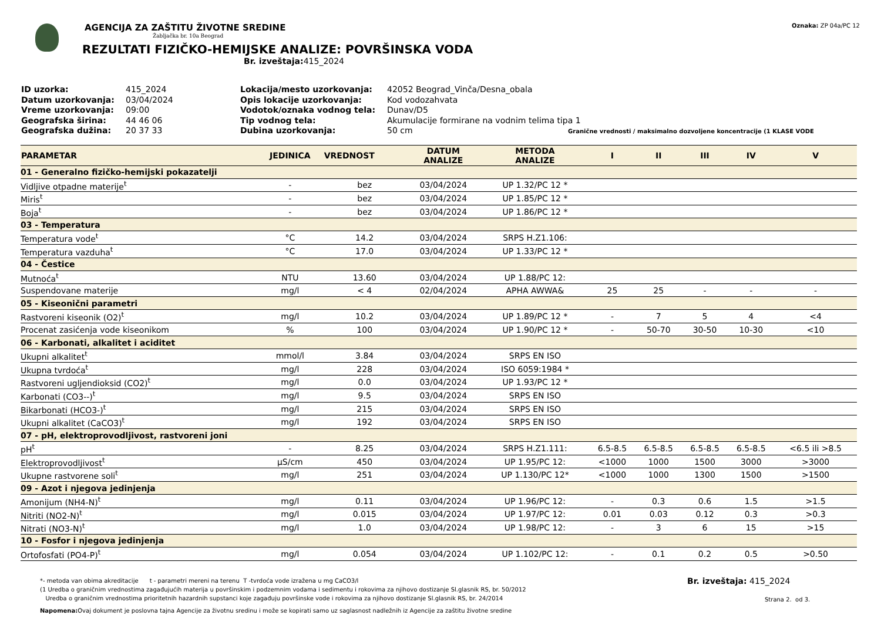AGENCIJA ZA ZAŠTITU ŽIVOTNE SREDINE
Žabljačka br. 10a Beograd
REZULTATI FIZIČKO-HEMIJSKE ANALIZE: POVRŠINSKA VODA
Br. izveštaja: 415_2024
Oznaka: ZP 04a/PC 12
ID uzorka:
Datum uzorkovanja:
Vreme uzorkovanja:
Geografska širina:
Geografska dužina:
415_2024
03/04/2024
09:00
44 46 06
20 37 33
Lokacija/mesto uzorkovanja:
Opis lokacije uzorkovanja:
Vodotok/oznaka vodnog tela:
Tip vodnog tela:
Dubina uzorkovanja:
42052 Beograd_Vinča/Desna_obala
Kod vodozahvata
Dunav/D5
Akumulacije formirane na vodnim telima tipa 1
50 cm Granične vrednosti / maksimalno dozvoljene koncentracije (1 KLASE VODE
| PARAMETAR | JEDINICA | VREDNOST | DATUM ANALIZE | METODA ANALIZE | I | II | III | IV | V |
| --- | --- | --- | --- | --- | --- | --- | --- | --- | --- |
| 01 - Generalno fizičko-hemijski pokazatelji | | | | | | | | | |
| Vidljive otpadne materije<sup>t</sup> | - | bez | 03/04/2024 | UP 1.32/PC 12 * | | | | | |
| Miris<sup>t</sup> | - | bez | 03/04/2024 | UP 1.85/PC 12 * | | | | | |
| Boja<sup>t</sup> | - | bez | 03/04/2024 | UP 1.86/PC 12 * | | | | | |
| 03 - Temperatura | | | | | | | | | |
| Temperatura vode<sup>t</sup> | °C | 14.2 | 03/04/2024 | SRPS H.Z1.106: | | | | | |
| Temperatura vazduha<sup>t</sup> | °C | 17.0 | 03/04/2024 | UP 1.33/PC 12 * | | | | | |
| 04 - Čestice | | | | | | | | | |
| Mutnoća<sup>t</sup> | NTU | 13.60 | 03/04/2024 | UP 1.88/PC 12: | | | | | |
| Suspendovane materije | mg/l | < 4 | 02/04/2024 | APHA AWWA& | 25 | 25 | - | - | - |
| 05 - Kiseonični parametri | | | | | | | | | |
| Rastvoreni kiseonik (O2)<sup>t</sup> | mg/l | 10.2 | 03/04/2024 | UP 1.89/PC 12 * | - | 7 | 5 | 4 | <4 |
| Procenat zasićenja vode kiseonikom | % | 100 | 03/04/2024 | UP 1.90/PC 12 * | - | 50-70 | 30-50 | 10-30 | <10 |
| 06 - Karbonati, alkalitet i aciditet | | | | | | | | | |
| Ukupni alkalitet<sup>t</sup> | mmol/l | 3.84 | 03/04/2024 | SRPS EN ISO | | | | | |
| Ukupna tvrdoća<sup>t</sup> | mg/l | 228 | 03/04/2024 | ISO 6059:1984 * | | | | | |
| Rastvoreni ugljendioksid (CO2)<sup>t</sup> | mg/l | 0.0 | 03/04/2024 | UP 1.93/PC 12 * | | | | | |
| Karbonati (CO3--)<sup>t</sup> | mg/l | 9.5 | 03/04/2024 | SRPS EN ISO | | | | | |
| Bikarbonati (HCO3-)<sup>t</sup> | mg/l | 215 | 03/04/2024 | SRPS EN ISO | | | | | |
| Ukupni alkalitet (CaCO3)<sup>t</sup> | mg/l | 192 | 03/04/2024 | SRPS EN ISO | | | | | |
| 07 - pH, elektroprovodljivost, rastvoreni joni | | | | | | | | | |
| pH<sup>t</sup> | - | 8.25 | 03/04/2024 | SRPS H.Z1.111: | 6.5-8.5 | 6.5-8.5 | 6.5-8.5 | 6.5-8.5 | <6.5 ili >8.5 |
| Elektroprovodljivost<sup>t</sup> | µS/cm | 450 | 03/04/2024 | UP 1.95/PC 12: | <1000 | 1000 | 1500 | 3000 | >3000 |
| Ukupne rastvorene soli<sup>t</sup> | mg/l | 251 | 03/04/2024 | UP 1.130/PC 12* | <1000 | 1000 | 1300 | 1500 | >1500 |
| 09 - Azot i njegova jedinjenja | | | | | | | | | |
| Amonijum (NH4-N)<sup>t</sup> | mg/l | 0.11 | 03/04/2024 | UP 1.96/PC 12: | - | 0.3 | 0.6 | 1.5 | >1.5 |
| Nitriti (NO2-N)<sup>t</sup> | mg/l | 0.015 | 03/04/2024 | UP 1.97/PC 12: | 0.01 | 0.03 | 0.12 | 0.3 | >0.3 |
| Nitrati (NO3-N)<sup>t</sup> | mg/l | 1.0 | 03/04/2024 | UP 1.98/PC 12: | - | 3 | 6 | 15 | >15 |
| 10 - Fosfor i njegova jedinjenja | | | | | | | | | |
| Ortofosfati (PO4-P)<sup>t</sup> | mg/l | 0.054 | 03/04/2024 | UP 1.102/PC 12: | - | 0.1 | 0.2 | 0.5 | >0.50 |
*- metoda van obima akreditacije t - parametri mereni na terenu T -tvrdoća vode izražena u mg CaCO3/l
(1 Uredba o graničnim vrednostima zagađujućih materija u površinskim i podzemnim vodama i sedimentu i rokovima za njihovo dostizanje Sl.glasnik RS, br. 50/2012
Uredba o graničnim vrednostima prioritetnih hazardnih supstanci koje zagađuju površinske vode i rokovima za njihovo dostizanje Sl.glasnik RS, br. 24/2014
Napomena: Ovaj dokument je poslovna tajna Agencije za životnu sredinu i može se kopirati samo uz saglasnost nadležnih iz Agencije za zaštitu životne sredine
Br. izveštaja: 415_2024
Strana 2. od 3.